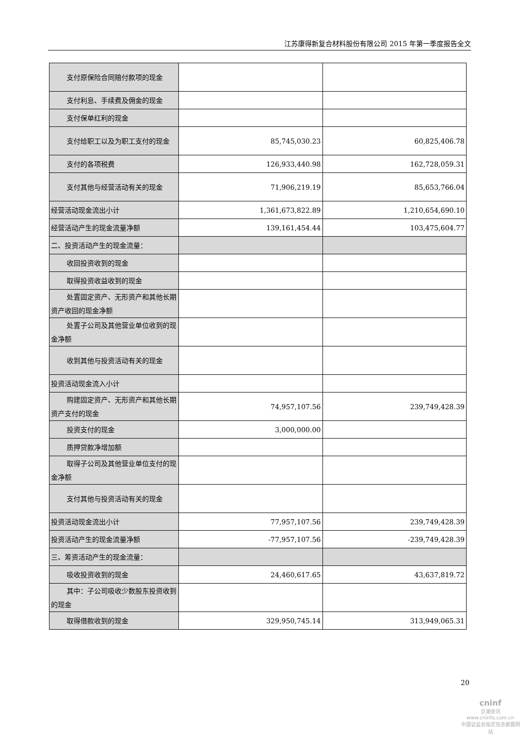江苏康得新复合材料股份有限公司 2015 年第一季度报告全文
| 支付原保险合同赔付款项的现金 | | |
| 支付利息、手续费及佣金的现金 | | |
| 支付保单红利的现金 | | |
| 支付给职工以及为职工支付的现金 | 85,745,030.23 | 60,825,406.78 |
| 支付的各项税费 | 126,933,440.98 | 162,728,059.31 |
| 支付其他与经营活动有关的现金 | 71,906,219.19 | 85,653,766.04 |
| 经营活动现金流出小计 | 1,361,673,822.89 | 1,210,654,690.10 |
| 经营活动产生的现金流量净额 | 139,161,454.44 | 103,475,604.77 |
| 二、投资活动产生的现金流量： | | |
| 收回投资收到的现金 | | |
| 取得投资收益收到的现金 | | |
| 处置固定资产、无形资产和其他长期资产收回的现金净额 | | |
| 处置子公司及其他营业单位收到的现金净额 | | |
| 收到其他与投资活动有关的现金 | | |
| 投资活动现金流入小计 | | |
| 购建固定资产、无形资产和其他长期资产支付的现金 | 74,957,107.56 | 239,749,428.39 |
| 投资支付的现金 | 3,000,000.00 | |
| 质押贷款净增加额 | | |
| 取得子公司及其他营业单位支付的现金净额 | | |
| 支付其他与投资活动有关的现金 | | |
| 投资活动现金流出小计 | 77,957,107.56 | 239,749,428.39 |
| 投资活动产生的现金流量净额 | -77,957,107.56 | -239,749,428.39 |
| 三、筹资活动产生的现金流量： | | |
| 吸收投资收到的现金 | 24,460,617.65 | 43,637,819.72 |
| 其中：子公司吸收少数股东投资收到的现金 | | |
| 取得借款收到的现金 | 329,950,745.14 | 313,949,065.31 |
20
cninf
巨潮资讯
www.cninfo.com.cn
中国证监会指定信息披露网站